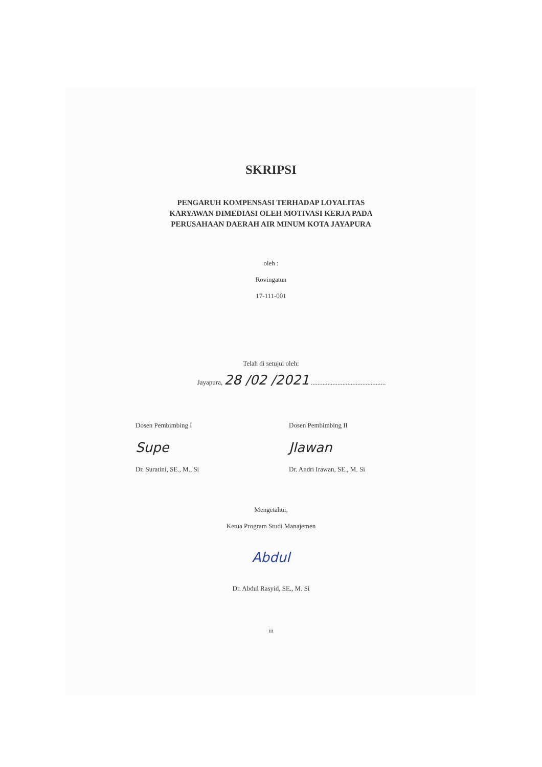SKRIPSI
PENGARUH KOMPENSASI TERHADAP LOYALITAS
KARYAWAN DIMEDIASI OLEH MOTIVASI KERJA PADA
PERUSAHAAN DAERAH AIR MINUM KOTA JAYAPURA
oleh :
Rovingatun
17-111-001
Telah di setujui oleh:
Jayapura, 28 /02 /2021 .............................................
Dosen Pembimbing I
Supe
Dr. Suratini, SE., M., Si
Dosen Pembimbing II
Jlawan
Dr. Andri Irawan, SE., M. Si
Mengetahui,
Ketua Program Studi Manajemen
Abdul
Dr. Abdul Rasyid, SE., M. Si
iii